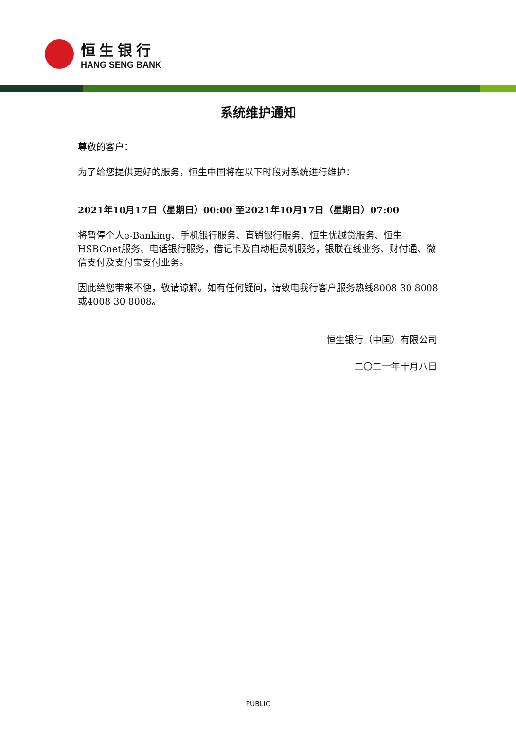恒生银行
HANG SENG BANK
系统维护通知
尊敬的客户：
为了给您提供更好的服务，恒生中国将在以下时段对系统进行维护：
2021年10月17日（星期日）00:00 至2021年10月17日（星期日）07:00
将暂停个人e-Banking、手机银行服务、直销银行服务、恒生优越贷服务、恒生HSBCnet服务、电话银行服务，借记卡及自动柜员机服务，银联在线业务、财付通、微信支付及支付宝支付业务。
因此给您带来不便，敬请谅解。如有任何疑问，请致电我行客户服务热线8008 30 8008或4008 30 8008。
恒生银行（中国）有限公司
二〇二一年十月八日
PUBLIC